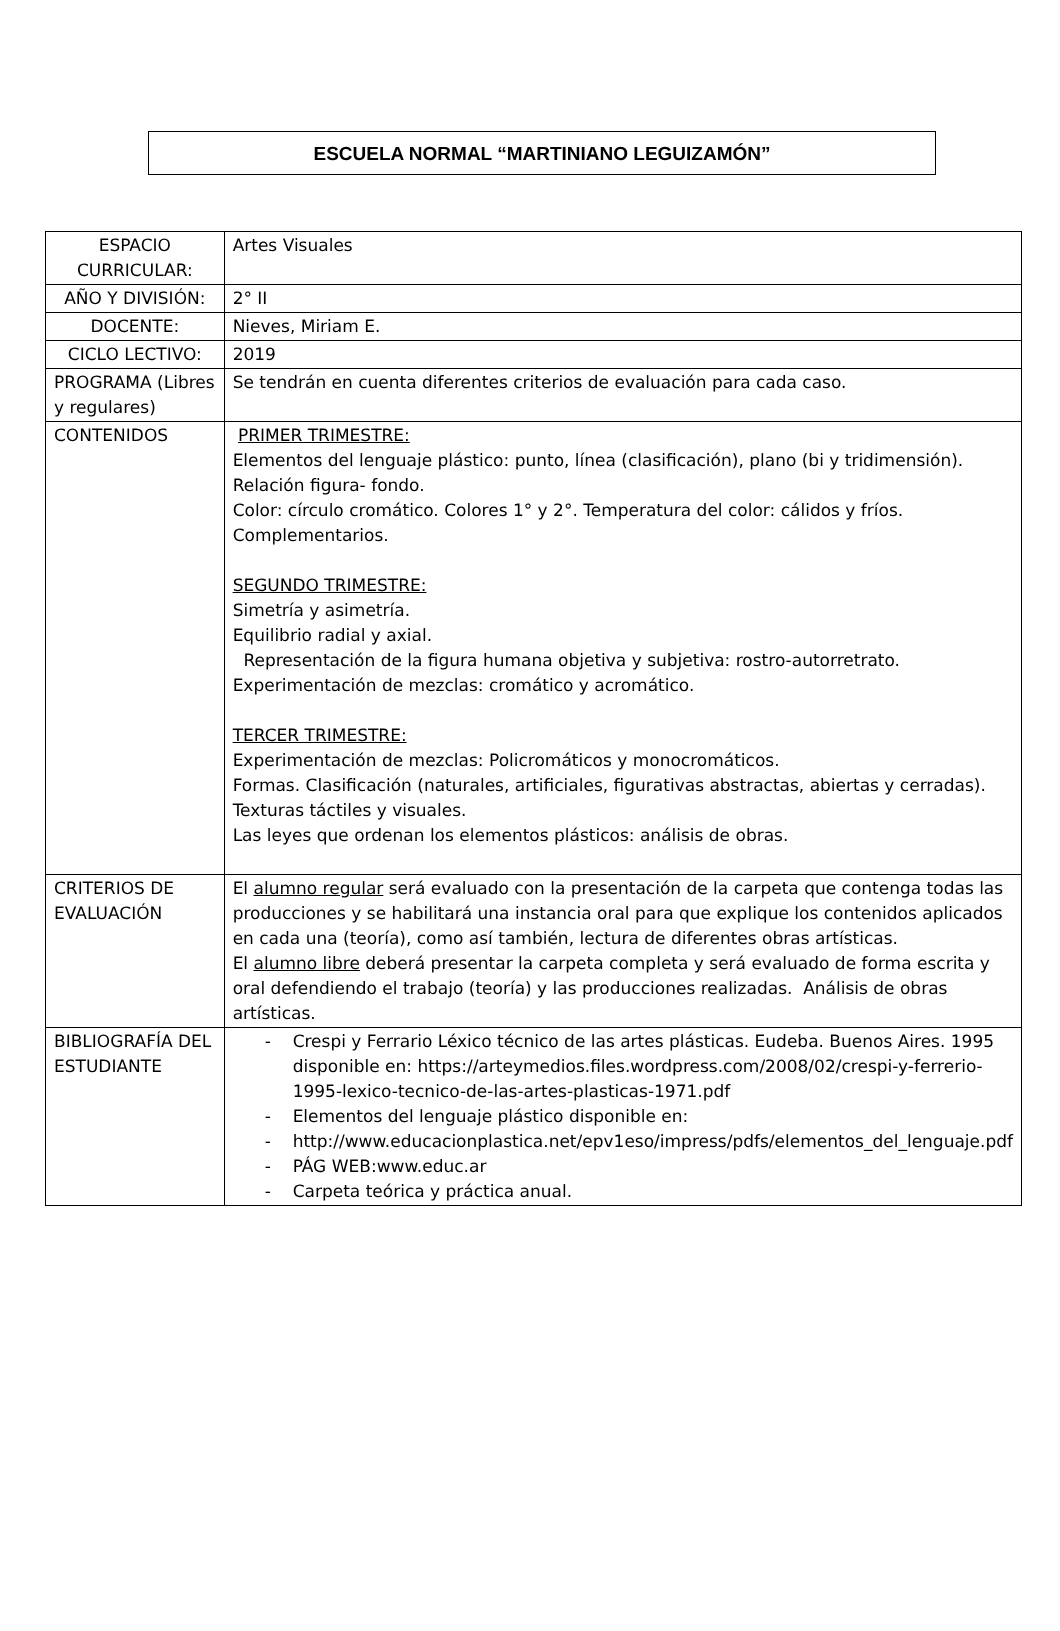ESCUELA NORMAL “MARTINIANO LEGUIZAMÓN”
| ESPACIO CURRICULAR: | Artes Visuales |
| AÑO Y DIVISIÓN: | 2° II |
| DOCENTE: | Nieves, Miriam E. |
| CICLO LECTIVO: | 2019 |
| PROGRAMA (Libres y regulares) | Se tendrán en cuenta diferentes criterios de evaluación para cada caso. |
| CONTENIDOS | PRIMER TRIMESTRE: Elementos del lenguaje plástico: punto, línea (clasificación), plano (bi y tridimensión). Relación figura- fondo. Color: círculo cromático. Colores 1° y 2°. Temperatura del color: cálidos y fríos. Complementarios. SEGUNDO TRIMESTRE: Simetría y asimetría. Equilibrio radial y axial. Representación de la figura humana objetiva y subjetiva: rostro-autorretrato. Experimentación de mezclas: cromático y acromático. TERCER TRIMESTRE: Experimentación de mezclas: Policromáticos y monocromáticos. Formas. Clasificación (naturales, artificiales, figurativas abstractas, abiertas y cerradas). Texturas táctiles y visuales. Las leyes que ordenan los elementos plásticos: análisis de obras. |
| CRITERIOS DE EVALUACIÓN | El alumno regular será evaluado con la presentación de la carpeta que contenga todas las producciones y se habilitará una instancia oral para que explique los contenidos aplicados en cada una (teoría), como así también, lectura de diferentes obras artísticas. El alumno libre deberá presentar la carpeta completa y será evaluado de forma escrita y oral defendiendo el trabajo (teoría) y las producciones realizadas. Análisis de obras artísticas. |
| BIBLIOGRAFÍA DEL ESTUDIANTE | - Crespi y Ferrario Léxico técnico de las artes plásticas. Eudeba. Buenos Aires. 1995 disponible en: https://arteymedios.files.wordpress.com/2008/02/crespi-y-ferrerio-1995-lexico-tecnico-de-las-artes-plasticas-1971.pdf - Elementos del lenguaje plástico disponible en: - http://www.educacionplastica.net/epv1eso/impress/pdfs/elementos_del_lenguaje.pdf - PÁG WEB:www.educ.ar - Carpeta teórica y práctica anual. |